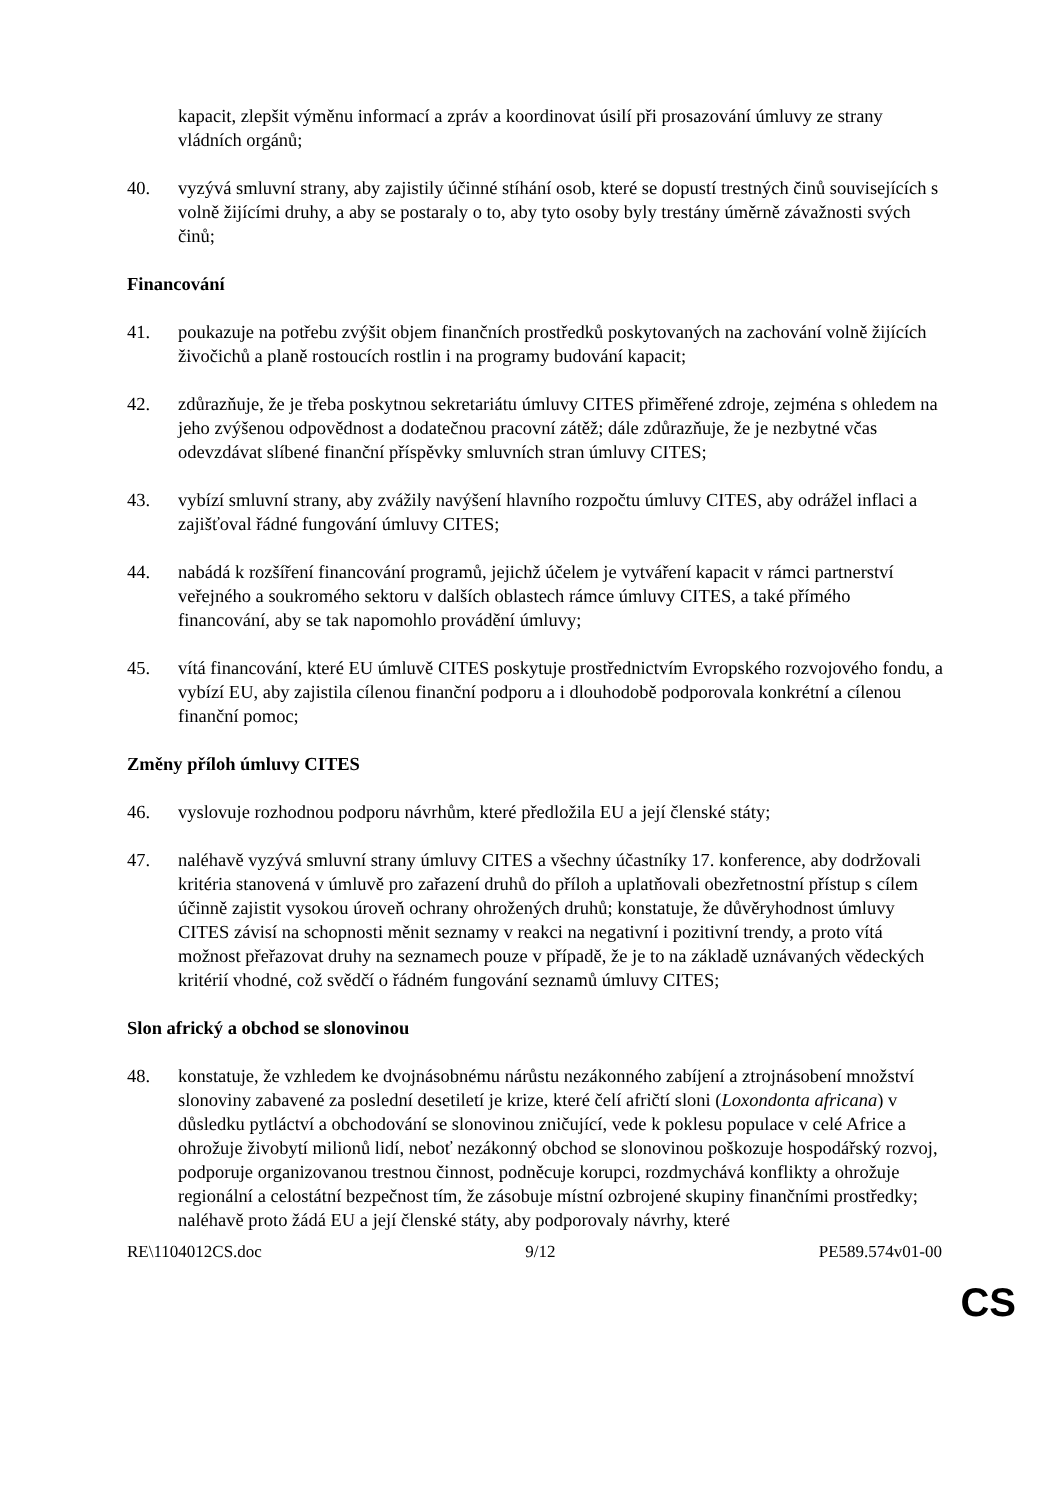kapacit, zlepšit výměnu informací a zpráv a koordinovat úsilí při prosazování úmluvy ze strany vládních orgánů;
40. vyzývá smluvní strany, aby zajistily účinné stíhání osob, které se dopustí trestných činů souvisejících s volně žijícími druhy, a aby se postaraly o to, aby tyto osoby byly trestány úměrně závažnosti svých činů;
Financování
41. poukazuje na potřebu zvýšit objem finančních prostředků poskytovaných na zachování volně žijících živočichů a planě rostoucích rostlin i na programy budování kapacit;
42. zdůrazňuje, že je třeba poskytnou sekretariátu úmluvy CITES přiměřené zdroje, zejména s ohledem na jeho zvýšenou odpovědnost a dodatečnou pracovní zátěž; dále zdůrazňuje, že je nezbytné včas odevzdávat slíbené finanční příspěvky smluvních stran úmluvy CITES;
43. vybízí smluvní strany, aby zvážily navýšení hlavního rozpočtu úmluvy CITES, aby odrážel inflaci a zajišťoval řádné fungování úmluvy CITES;
44. nabádá k rozšíření financování programů, jejichž účelem je vytváření kapacit v rámci partnerství veřejného a soukromého sektoru v dalších oblastech rámce úmluvy CITES, a také přímého financování, aby se tak napomohlo provádění úmluvy;
45. vítá financování, které EU úmluvě CITES poskytuje prostřednictvím Evropského rozvojového fondu, a vybízí EU, aby zajistila cílenou finanční podporu a i dlouhodobě podporovala konkrétní a cílenou finanční pomoc;
Změny příloh úmluvy CITES
46. vyslovuje rozhodnou podporu návrhům, které předložila EU a její členské státy;
47. naléhavě vyzývá smluvní strany úmluvy CITES a všechny účastníky 17. konference, aby dodržovali kritéria stanovená v úmluvě pro zařazení druhů do příloh a uplatňovali obezřetnostní přístup s cílem účinně zajistit vysokou úroveň ochrany ohrožených druhů; konstatuje, že důvěryhodnost úmluvy CITES závisí na schopnosti měnit seznamy v reakci na negativní i pozitivní trendy, a proto vítá možnost přeřazovat druhy na seznamech pouze v případě, že je to na základě uznávaných vědeckých kritérií vhodné, což svědčí o řádném fungování seznamů úmluvy CITES;
Slon africký a obchod se slonovinou
48. konstatuje, že vzhledem ke dvojnásobnému nárůstu nezákonného zabíjení a ztrojnásobení množství slonoviny zabavené za poslední desetiletí je krize, které čelí afričtí sloni (Loxondonta africana) v důsledku pytláctví a obchodování se slonovinou zničující, vede k poklesu populace v celé Africe a ohrožuje živobytí milionů lidí, neboť nezákonný obchod se slonovinou poškozuje hospodářský rozvoj, podporuje organizovanou trestnou činnost, podněcuje korupci, rozdmychává konflikty a ohrožuje regionální a celostátní bezpečnost tím, že zásobuje místní ozbrojené skupiny finančními prostředky; naléhavě proto žádá EU a její členské státy, aby podporovaly návrhy, které
RE\1104012CS.doc 9/12 PE589.574v01-00
CS